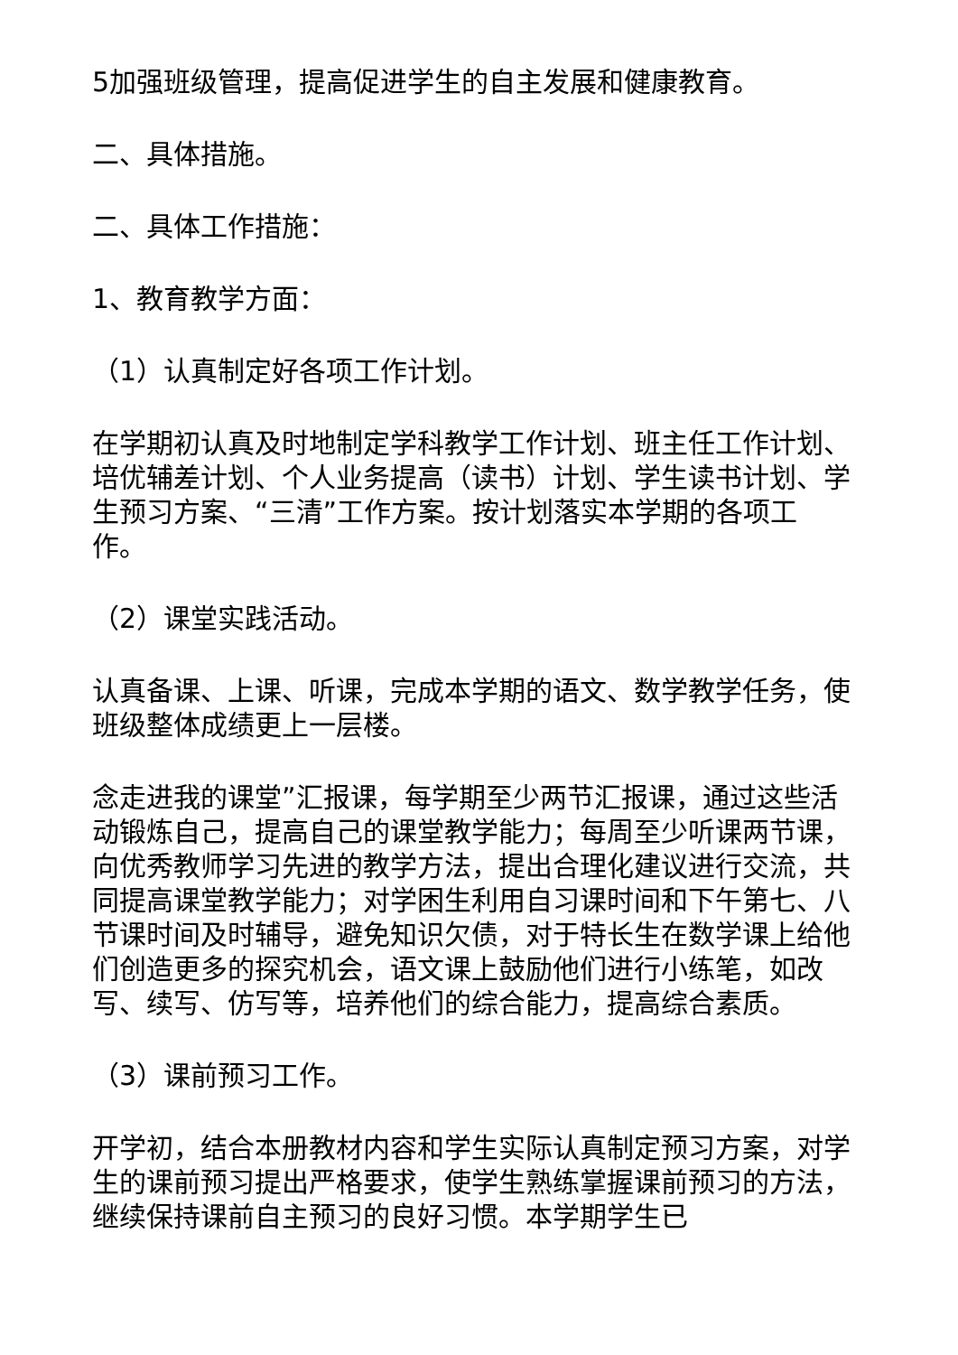5加强班级管理，提高促进学生的自主发展和健康教育。
二、具体措施。
二、具体工作措施：
1、教育教学方面：
（1）认真制定好各项工作计划。
在学期初认真及时地制定学科教学工作计划、班主任工作计划、培优辅差计划、个人业务提高（读书）计划、学生读书计划、学生预习方案、“三清”工作方案。按计划落实本学期的各项工作。
（2）课堂实践活动。
认真备课、上课、听课，完成本学期的语文、数学教学任务，使班级整体成绩更上一层楼。
念走进我的课堂”汇报课，每学期至少两节汇报课，通过这些活动锻炼自己，提高自己的课堂教学能力；每周至少听课两节课，向优秀教师学习先进的教学方法，提出合理化建议进行交流，共同提高课堂教学能力；对学困生利用自习课时间和下午第七、八节课时间及时辅导，避免知识欠债，对于特长生在数学课上给他们创造更多的探究机会，语文课上鼓励他们进行小练笔，如改写、续写、仿写等，培养他们的综合能力，提高综合素质。
（3）课前预习工作。
开学初，结合本册教材内容和学生实际认真制定预习方案，对学生的课前预习提出严格要求，使学生熟练掌握课前预习的方法，继续保持课前自主预习的良好习惯。本学期学生已